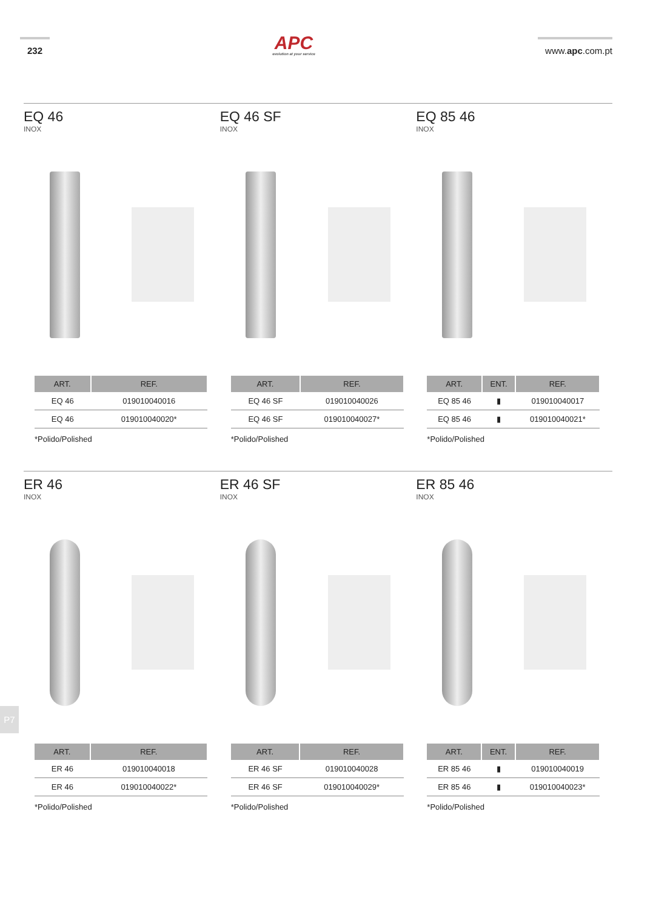232
APC
evolution at your service
www.apc.com.pt
EQ 46
INOX
| ART. | REF. |
| --- | --- |
| EQ 46 | 019010040016 |
| EQ 46 | 019010040020* |
*Polido/Polished
EQ 46 SF
INOX
| ART. | REF. |
| --- | --- |
| EQ 46 SF | 019010040026 |
| EQ 46 SF | 019010040027* |
*Polido/Polished
EQ 85 46
INOX
| ART. | ENT. | REF. |
| --- | --- | --- |
| EQ 85 46 | ▮ | 019010040017 |
| EQ 85 46 | ▮ | 019010040021* |
*Polido/Polished
ER 46
INOX
| ART. | REF. |
| --- | --- |
| ER 46 | 019010040018 |
| ER 46 | 019010040022* |
*Polido/Polished
ER 46 SF
INOX
| ART. | REF. |
| --- | --- |
| ER 46 SF | 019010040028 |
| ER 46 SF | 019010040029* |
*Polido/Polished
ER 85 46
INOX
| ART. | ENT. | REF. |
| --- | --- | --- |
| ER 85 46 | ▮ | 019010040019 |
| ER 85 46 | ▮ | 019010040023* |
*Polido/Polished
P7